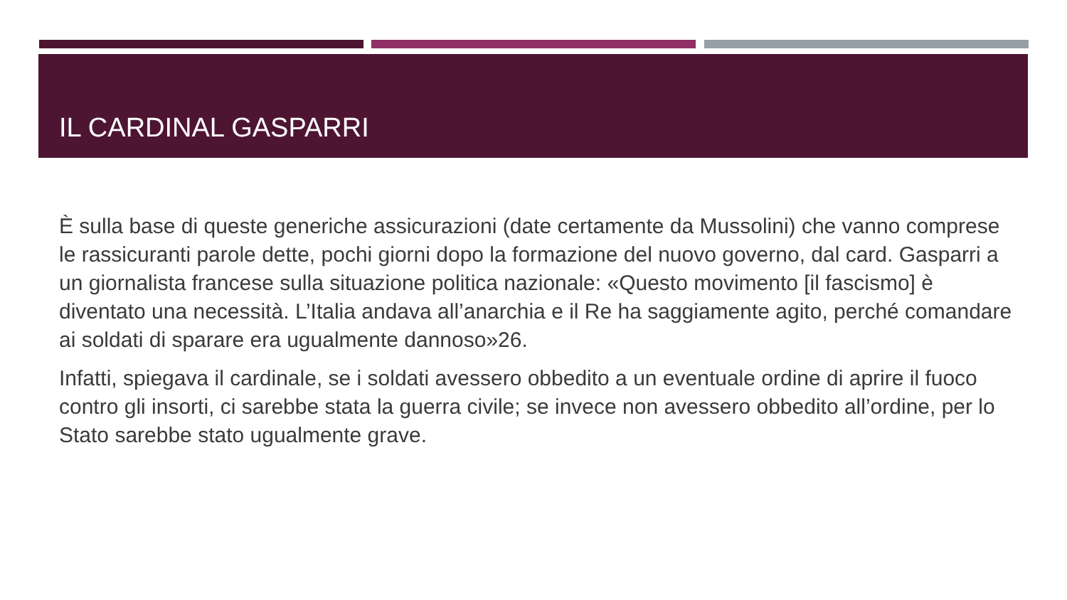IL CARDINAL GASPARRI
È sulla base di queste generiche assicurazioni (date certamente da Mussolini) che vanno comprese le rassicuranti parole dette, pochi giorni dopo la formazione del nuovo governo, dal card. Gasparri a un giornalista francese sulla situazione politica nazionale: «Questo movimento [il fascismo] è diventato una necessità. L’Italia andava all’anarchia e il Re ha saggiamente agito, perché comandare ai soldati di sparare era ugualmente dannoso»26.
Infatti, spiegava il cardinale, se i soldati avessero obbedito a un eventuale ordine di aprire il fuoco contro gli insorti, ci sarebbe stata la guerra civile; se invece non avessero obbedito all’ordine, per lo Stato sarebbe stato ugualmente grave.